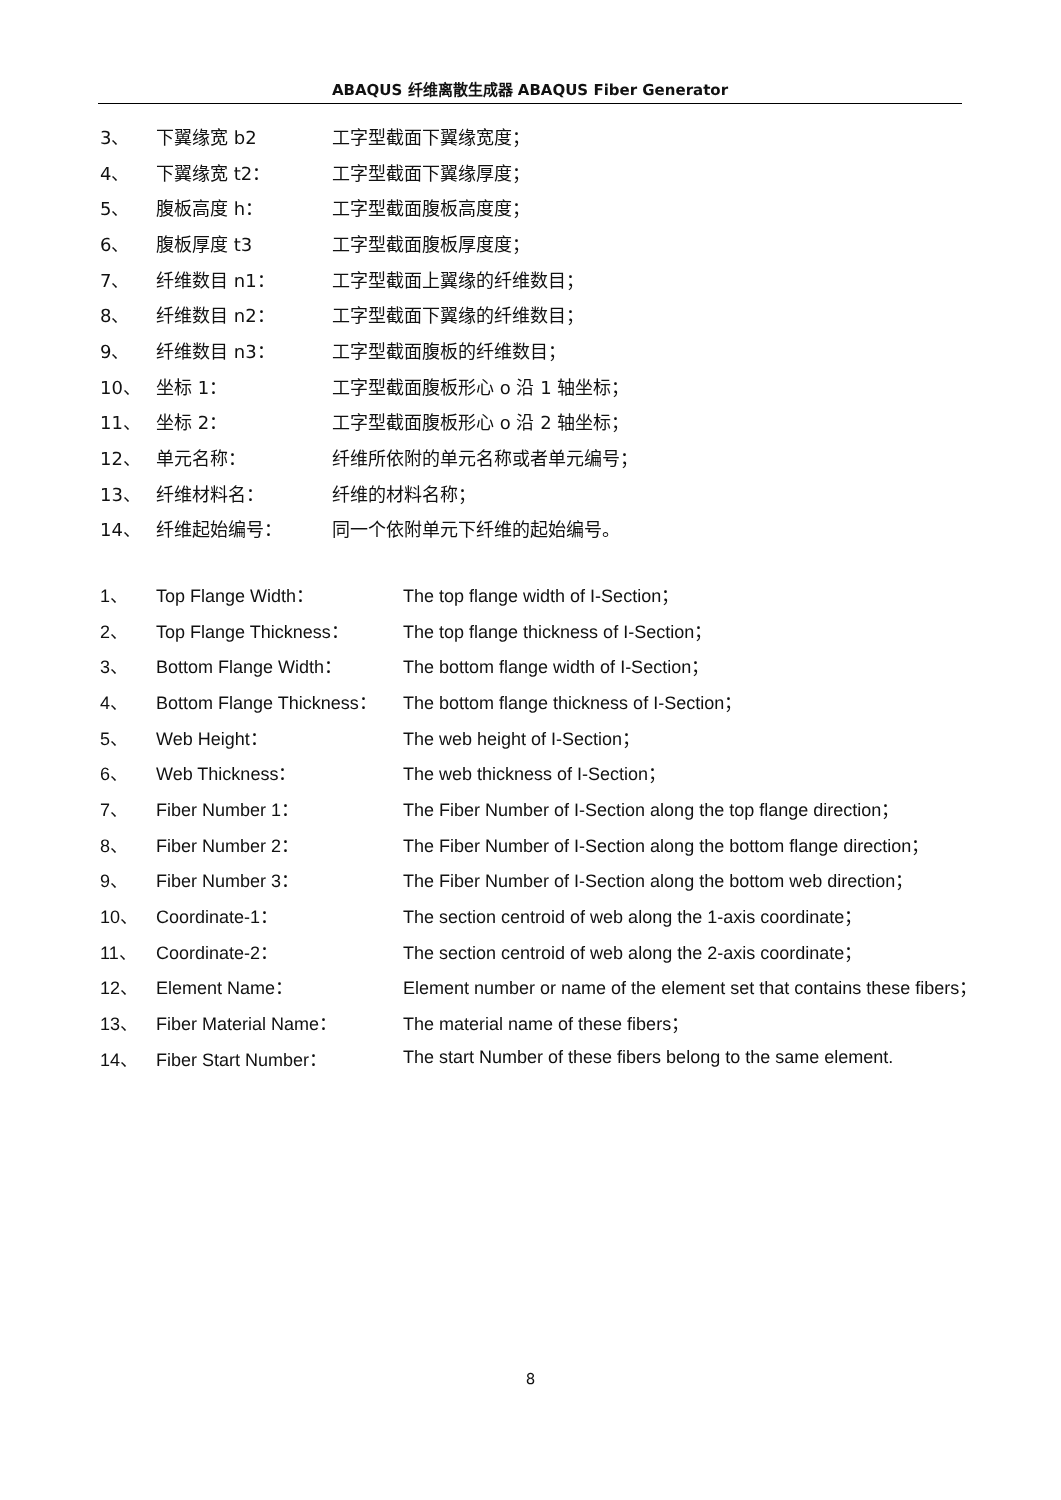ABAQUS 纤维离散生成器 ABAQUS Fiber Generator
3、 下翼缘宽 b2 工字型截面下翼缘宽度；
4、 下翼缘宽 t2： 工字型截面下翼缘厚度；
5、 腹板高度 h： 工字型截面腹板高度度；
6、 腹板厚度 t3 工字型截面腹板厚度度；
7、 纤维数目 n1： 工字型截面上翼缘的纤维数目；
8、 纤维数目 n2： 工字型截面下翼缘的纤维数目；
9、 纤维数目 n3： 工字型截面腹板的纤维数目；
10、 坐标 1： 工字型截面腹板形心 o 沿 1 轴坐标；
11、 坐标 2： 工字型截面腹板形心 o 沿 2 轴坐标；
12、 单元名称： 纤维所依附的单元名称或者单元编号；
13、 纤维材料名： 纤维的材料名称；
14、 纤维起始编号： 同一个依附单元下纤维的起始编号。
1、 Top Flange Width： The top flange width of I-Section；
2、 Top Flange Thickness： The top flange thickness of I-Section；
3、 Bottom Flange Width： The bottom flange width of I-Section；
4、 Bottom Flange Thickness： The bottom flange thickness of I-Section；
5、 Web Height： The web height of I-Section；
6、 Web Thickness： The web thickness of I-Section；
7、 Fiber Number 1： The Fiber Number of I-Section along the top flange direction；
8、 Fiber Number 2： The Fiber Number of I-Section along the bottom flange direction；
9、 Fiber Number 3： The Fiber Number of I-Section along the bottom web direction；
10、 Coordinate-1： The section centroid of web along the 1-axis coordinate；
11、 Coordinate-2： The section centroid of web along the 2-axis coordinate；
12、 Element Name： Element number or name of the element set that contains these fibers；
13、 Fiber Material Name： The material name of these fibers；
14、 Fiber Start Number： The start Number of these fibers belong to the same element.
8